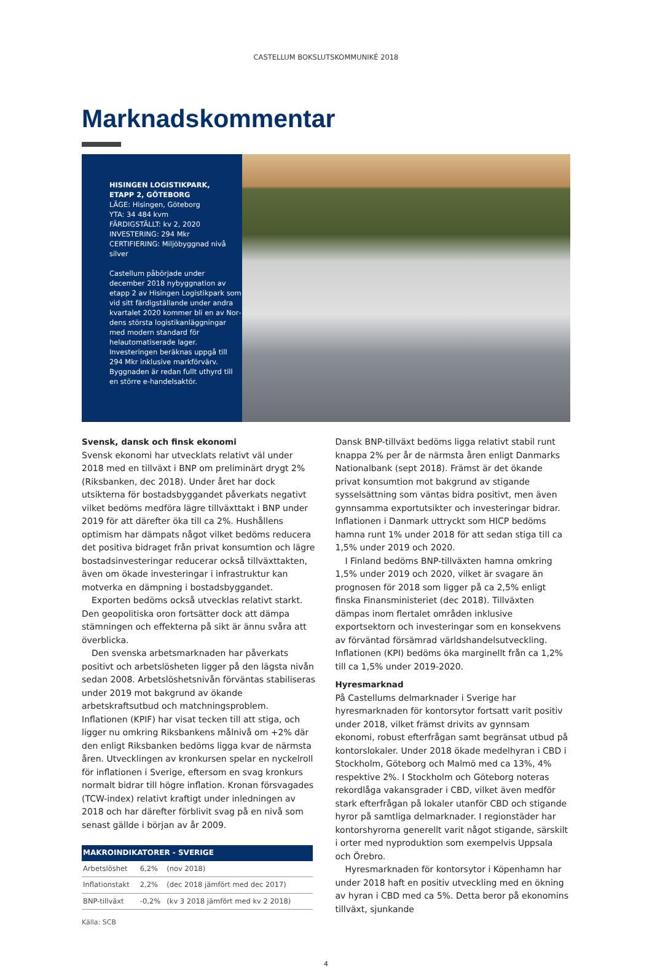CASTELLUM BOKSLUTSKOMMUNIKÉ 2018
Marknadskommentar
HISINGEN LOGISTIKPARK,
ETAPP 2, GÖTEBORG
LÄGE: Hisingen, Göteborg
YTA: 34 484 kvm
FÄRDIGSTÄLLT: kv 2, 2020
INVESTERING: 294 Mkr
CERTIFIERING: Miljöbyggnad nivå silver
Castellum påbörjade under december 2018 nybyggnation av etapp 2 av Hisingen Logistikpark som vid sitt färdig­ställande under andra kvartalet 2020 kommer bli en av Nor­dens största logistikanlägg­ningar med modern standard för helautomatiserade lager. Investeringen beräknas uppgå till 294 Mkr inklusive markför­värv. Byggnaden är redan fullt uthyrd till en större e-handels­aktör.
Svensk, dansk och finsk ekonomi
Svensk ekonomi har utvecklats relativt väl under 2018 med en tillväxt i BNP om preliminärt drygt 2% (Riksbanken, dec 2018). Under året har dock utsikterna för bostadsbyggandet påverkats negativt vilket bedöms medföra lägre tillväxttakt i BNP under 2019 för att därefter öka till ca 2%. Hushållens optimism har dämpats något vilket bedöms reducera det positiva bidraget från privat konsumtion och lägre bostads­investeringar reducerar också tillväxttakten, även om ökade investeringar i infrastruktur kan motverka en dämpning i bostadsbyggandet.
Exporten bedöms också utvecklas relativt starkt. Den geopolitiska oron fortsätter dock att dämpa stämningen och effekterna på sikt är ännu svåra att överblicka.
Den svenska arbetsmarknaden har påverkats positivt och arbetslösheten ligger på den lägsta nivån sedan 2008. Arbetslöshetsnivån förväntas stabiliseras under 2019 mot bakgrund av ökande arbetskraftsutbud och matchningspro­blem. Inflationen (KPIF) har visat tecken till att stiga, och ligger nu omkring Riksbankens målnivå om +2% där den enligt Riksbanken bedöms ligga kvar de närmsta åren. Utvecklingen av kronkursen spelar en nyckelroll för inflatio­nen i Sverige, eftersom en svag kronkurs normalt bidrar till högre inflation. Kronan försvagades (TCW-index) relativt kraftigt under inledningen av 2018 och har därefter förblivit svag på en nivå som senast gällde i början av år 2009.
| MAKROINDIKATORER - SVERIGE | | |
| --- | --- | --- |
| Arbetslöshet | 6,2% | (nov 2018) |
| Inflationstakt | 2,2% | (dec 2018 jämfört med dec 2017) |
| BNP-tillväxt | -0,2% | (kv 3 2018 jämfört med kv 2 2018) |
Källa: SCB
Dansk BNP-tillväxt bedöms ligga relativt stabil runt knappa 2% per år de närmsta åren enligt Danmarks Nationalbank (sept 2018). Främst är det ökande privat konsumtion mot bakgrund av stigande sysselsättning som väntas bidra posi­tivt, men även gynnsamma exportutsikter och investeringar bidrar. Inflationen i Danmark uttryckt som HICP bedöms hamna runt 1% under 2018 för att sedan stiga till ca 1,5% under 2019 och 2020.
I Finland bedöms BNP-tillväxten hamna omkring 1,5% under 2019 och 2020, vilket är svagare än prognosen för 2018 som ligger på ca 2,5% enligt finska Finansministeriet (dec 2018). Tillväxten dämpas inom flertalet områden inklusive exportsektorn och investeringar som en konse­kvens av förväntad försämrad världshandelsutveckling. Inflationen (KPI) bedöms öka marginellt från ca 1,2% till ca 1,5% under 2019-2020.
Hyresmarknad
På Castellums delmarknader i Sverige har hyresmarknaden för kontorsytor fortsatt varit positiv under 2018, vilket främst drivits av gynnsam ekonomi, robust efterfrågan samt begränsat utbud på kontorslokaler. Under 2018 ökade medelhyran i CBD i Stockholm, Göteborg och Malmö med ca 13%, 4% respektive 2%. I Stockholm och Göteborg note­ras rekordlåga vakansgrader i CBD, vilket även medför stark efterfrågan på lokaler utanför CBD och stigande hyror på samtliga delmarknader. I regionstäder har kontorshyrorna generellt varit något stigande, särskilt i orter med nypro­duktion som exempelvis Uppsala och Örebro.
Hyresmarknaden för kontorsytor i Köpenhamn har under 2018 haft en positiv utveckling med en ökning av hyran i CBD med ca 5%. Detta beror på ekonomins tillväxt, sjunkande
4